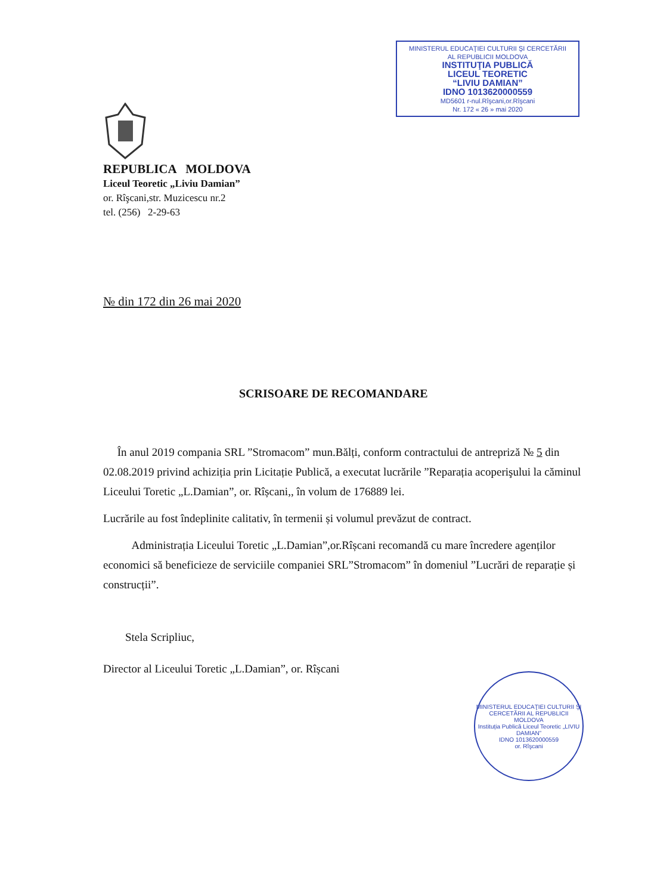MINISTERUL EDUCAŢIEI CULTURII ŞI CERCETĂRII
AL REPUBLICII MOLDOVA
INSTITUŢIA PUBLICĂ
LICEUL TEORETIC
“LIVIU DAMIAN”
IDNO 1013620000559
MD5601 r-nul.Rîşcani,or.Rîşcani
Nr. 172 « 26 » mai 2020
REPUBLICA MOLDOVA
Liceul Teoretic „Liviu Damian”
or. Rîşcani,str. Muzicescu nr.2
tel. (256) 2-29-63
№ din 172 din 26 mai 2020
SCRISOARE DE RECOMANDARE
În anul 2019 compania SRL ”Stromacom” mun.Bălți, conform contractului de antrepriză № 5 din 02.08.2019 privind achiziția prin Licitație Publică, a executat lucrările ”Reparația acoperişului la căminul Liceului Toretic „L.Damian”, or. Rîșcani,, în volum de 176889 lei.
Lucrările au fost îndeplinite calitativ, în termenii și volumul prevăzut de contract.
Administrația Liceului Toretic „L.Damian”,or.Rîșcani recomandă cu mare încredere agenților economici să beneficieze de serviciile companiei SRL”Stromacom” în domeniul ”Lucrări de reparație și construcții”.
Stela Scripliuc,
Director al Liceului Toretic „L.Damian”, or. Rîșcani
MINISTERUL EDUCAŢIEI CULTURII ŞI CERCETĂRII AL REPUBLICII MOLDOVA
Instituția Publică Liceul Teoretic „LIVIU DAMIAN”
IDNO 1013620000559
or. Rîşcani